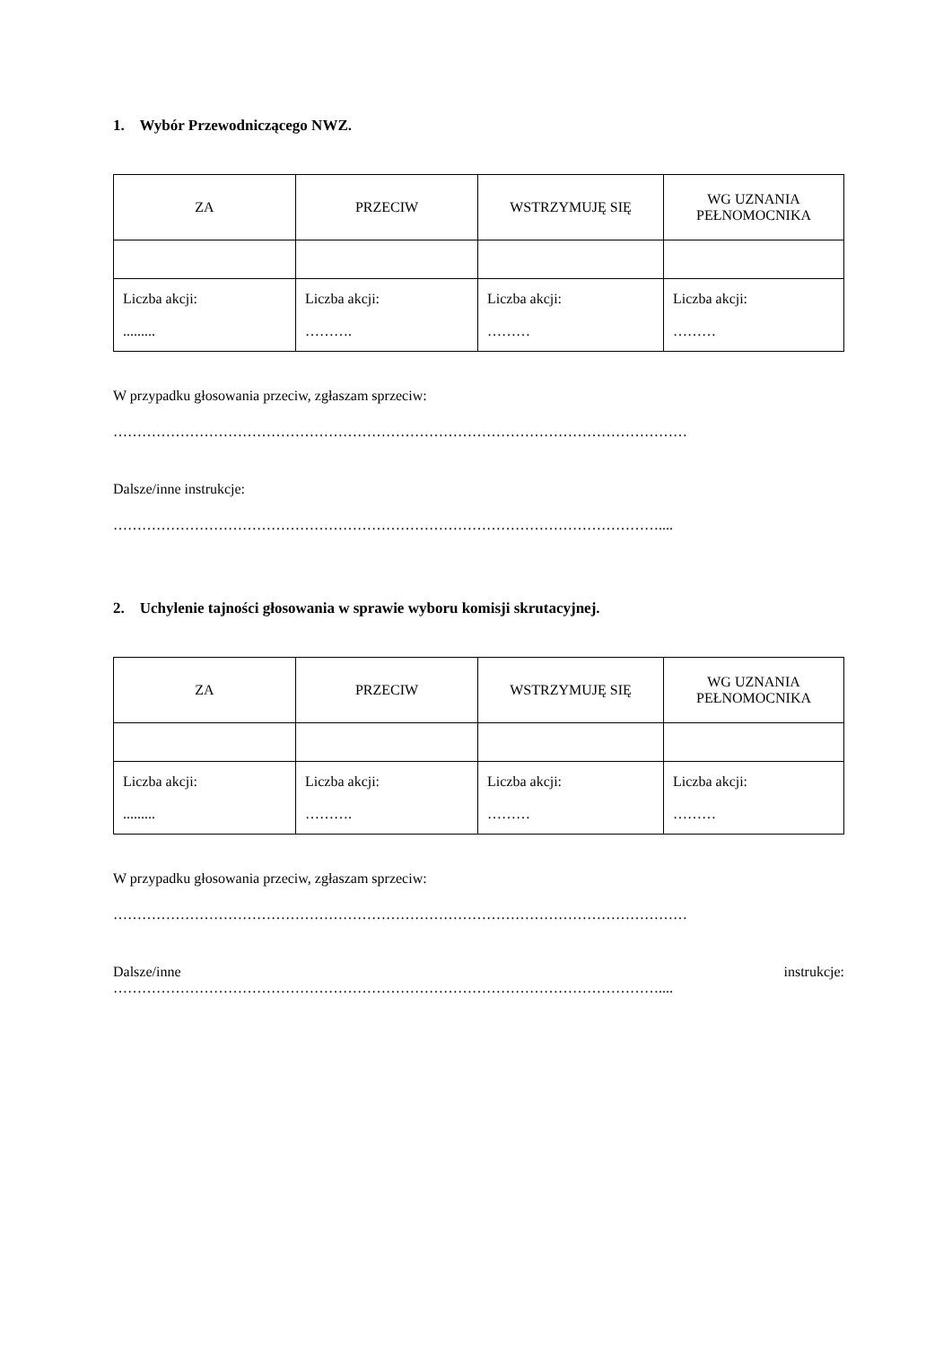1. Wybór Przewodniczącego NWZ.
| ZA | PRZECIW | WSTRZYMUJĘ SIĘ | WG UZNANIA PEŁNOMOCNIKA |
| Liczba akcji: ......... | Liczba akcji: ………. | Liczba akcji: ……… | Liczba akcji: ……… |
W przypadku głosowania przeciw, zgłaszam sprzeciw:
…………………………………………………………………………………………………………
Dalsze/inne instrukcje:
……………………………………………………………………………………………………....
2. Uchylenie tajności głosowania w sprawie wyboru komisji skrutacyjnej.
| ZA | PRZECIW | WSTRZYMUJĘ SIĘ | WG UZNANIA PEŁNOMOCNIKA |
| Liczba akcji: ......... | Liczba akcji: ………. | Liczba akcji: ……… | Liczba akcji: ……… |
W przypadku głosowania przeciw, zgłaszam sprzeciw:
…………………………………………………………………………………………………………
Dalsze/inne instrukcje:
……………………………………………………………………………………………………....